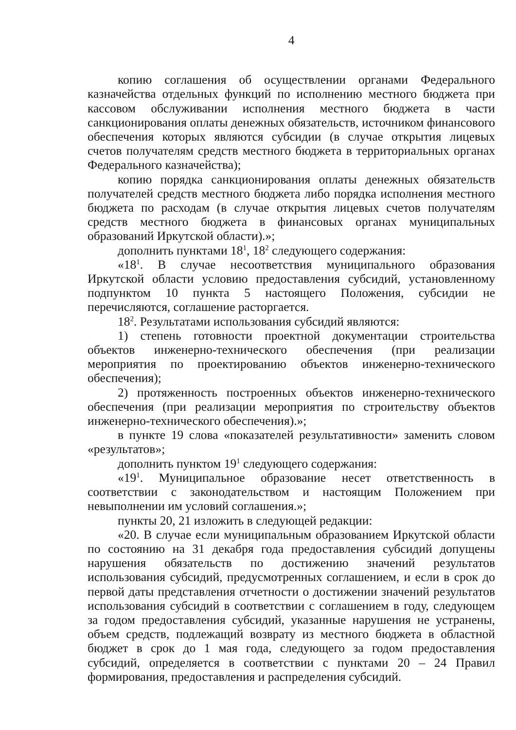4
копию соглашения об осуществлении органами Федерального казначейства отдельных функций по исполнению местного бюджета при кассовом обслуживании исполнения местного бюджета в части санкционирования оплаты денежных обязательств, источником финансового обеспечения которых являются субсидии (в случае открытия лицевых счетов получателям средств местного бюджета в территориальных органах Федерального казначейства);
копию порядка санкционирования оплаты денежных обязательств получателей средств местного бюджета либо порядка исполнения местного бюджета по расходам (в случае открытия лицевых счетов получателям средств местного бюджета в финансовых органах муниципальных образований Иркутской области).»;
дополнить пунктами 18<sup>1</sup>, 18<sup>2</sup> следующего содержания:
«18<sup>1</sup>. В случае несоответствия муниципального образования Иркутской области условию предоставления субсидий, установленному подпунктом 10 пункта 5 настоящего Положения, субсидии не перечисляются, соглашение расторгается.
18<sup>2</sup>. Результатами использования субсидий являются:
1) степень готовности проектной документации строительства объектов инженерно-технического обеспечения (при реализации мероприятия по проектированию объектов инженерно-технического обеспечения);
2) протяженность построенных объектов инженерно-технического обеспечения (при реализации мероприятия по строительству объектов инженерно-технического обеспечения).»;
в пункте 19 слова «показателей результативности» заменить словом «результатов»;
дополнить пунктом 19<sup>1</sup> следующего содержания:
«19<sup>1</sup>. Муниципальное образование несет ответственность в соответствии с законодательством и настоящим Положением при невыполнении им условий соглашения.»;
пункты 20, 21 изложить в следующей редакции:
«20. В случае если муниципальным образованием Иркутской области по состоянию на 31 декабря года предоставления субсидий допущены нарушения обязательств по достижению значений результатов использования субсидий, предусмотренных соглашением, и если в срок до первой даты представления отчетности о достижении значений результатов использования субсидий в соответствии с соглашением в году, следующем за годом предоставления субсидий, указанные нарушения не устранены, объем средств, подлежащий возврату из местного бюджета в областной бюджет в срок до 1 мая года, следующего за годом предоставления субсидий, определяется в соответствии с пунктами 20 – 24 Правил формирования, предоставления и распределения субсидий.